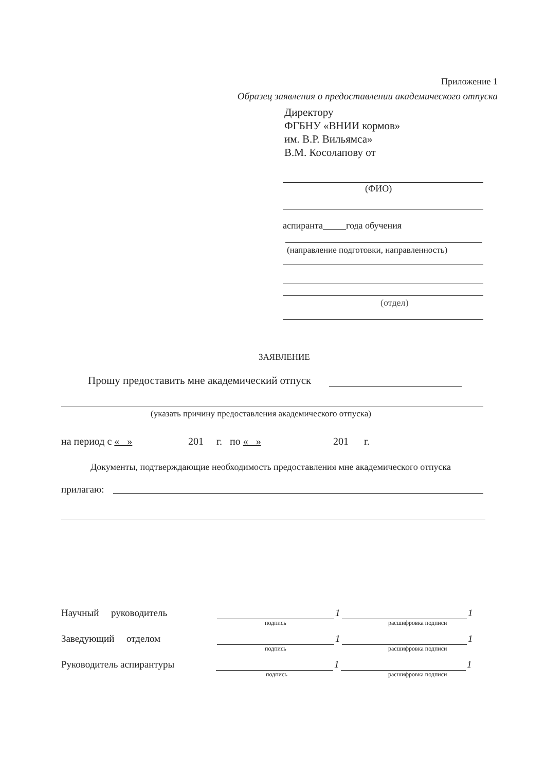Приложение 1
Образец заявления о предоставлении академического отпуска
Директору
ФГБНУ «ВНИИ кормов»
им. В.Р. Вильямса»
В.М. Косолапову от
(ФИО)
аспиранта года обучения
(направление подготовки, направленность)
(отдел)
ЗАЯВЛЕНИЕ
Прошу предоставить мне академический отпуск
(указать причину предоставления академического отпуска)
на период с « » 201 г. по « » 201 г.
Документы, подтверждающие необходимость предоставления мне академического отпуска
прилагаю:
Научный руководитель 1 1
подпись расшифровка подписи
Заведующий отделом 1 1
подпись расшифровка подписи
Руководитель аспирантуры 1 1
подпись расшифровка подписи